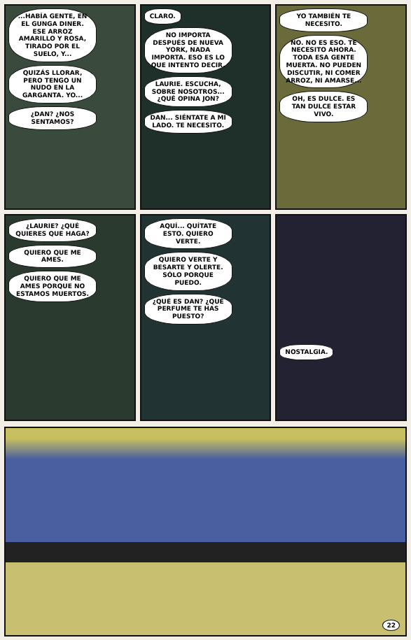...HABÍA GENTE, EN EL GUNGA DINER. ESE ARROZ AMARILLO Y ROSA, TIRADO POR EL SUELO, Y...
QUIZÁS LLORAR, PERO TENGO UN NUDO EN LA GARGANTA. YO...
¿DAN? ¿NOS SENTAMOS?
CLARO.
NO IMPORTA DESPUÉS DE NUEVA YORK, NADA IMPORTA. ESO ES LO QUE INTENTO DECIR.
LAURIE. ESCUCHA, SOBRE NOSOTROS... ¿QUÉ OPINA JON?
DAN... SIÉNTATE A MI LADO. TE NECESITO.
YO TAMBIÉN TE NECESITO.
NO. NO ES ESO. TE NECESITO AHORA. TODA ESA GENTE MUERTA. NO PUEDEN DISCUTIR, NI COMER ARROZ, NI AMARSE...
OH, ES DULCE. ES TAN DULCE ESTAR VIVO.
¿LAURIE? ¿QUÉ QUIERES QUE HAGA?
QUIERO QUE ME AMES.
QUIERO QUE ME AMES PORQUE NO ESTAMOS MUERTOS.
AQUÍ... QUÍTATE ESTO. QUIERO VERTE.
QUIERO VERTE Y BESARTE Y OLERTE. SÓLO PORQUE PUEDO.
¿QUÉ ES DAN? ¿QUÉ PERFUME TE HAS PUESTO?
NOSTALGIA.
22